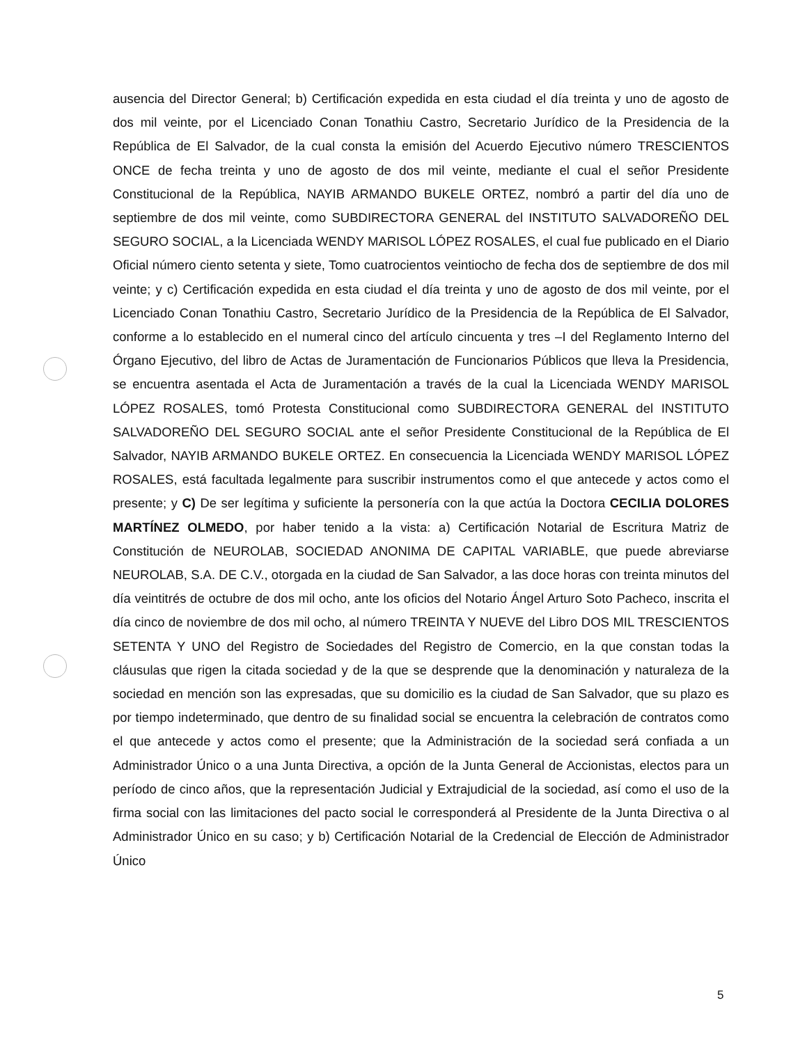ausencia del Director General; b) Certificación expedida en esta ciudad el día treinta y uno de agosto de dos mil veinte, por el Licenciado Conan Tonathiu Castro, Secretario Jurídico de la Presidencia de la República de El Salvador, de la cual consta la emisión del Acuerdo Ejecutivo número TRESCIENTOS ONCE de fecha treinta y uno de agosto de dos mil veinte, mediante el cual el señor Presidente Constitucional de la República, NAYIB ARMANDO BUKELE ORTEZ, nombró a partir del día uno de septiembre de dos mil veinte, como SUBDIRECTORA GENERAL del INSTITUTO SALVADOREÑO DEL SEGURO SOCIAL, a la Licenciada WENDY MARISOL LÓPEZ ROSALES, el cual fue publicado en el Diario Oficial número ciento setenta y siete, Tomo cuatrocientos veintiocho de fecha dos de septiembre de dos mil veinte; y c) Certificación expedida en esta ciudad el día treinta y uno de agosto de dos mil veinte, por el Licenciado Conan Tonathiu Castro, Secretario Jurídico de la Presidencia de la República de El Salvador, conforme a lo establecido en el numeral cinco del artículo cincuenta y tres –I del Reglamento Interno del Órgano Ejecutivo, del libro de Actas de Juramentación de Funcionarios Públicos que lleva la Presidencia, se encuentra asentada el Acta de Juramentación a través de la cual la Licenciada WENDY MARISOL LÓPEZ ROSALES, tomó Protesta Constitucional como SUBDIRECTORA GENERAL del INSTITUTO SALVADOREÑO DEL SEGURO SOCIAL ante el señor Presidente Constitucional de la República de El Salvador, NAYIB ARMANDO BUKELE ORTEZ. En consecuencia la Licenciada WENDY MARISOL LÓPEZ ROSALES, está facultada legalmente para suscribir instrumentos como el que antecede y actos como el presente; y C) De ser legítima y suficiente la personería con la que actúa la Doctora CECILIA DOLORES MARTÍNEZ OLMEDO, por haber tenido a la vista: a) Certificación Notarial de Escritura Matriz de Constitución de NEUROLAB, SOCIEDAD ANONIMA DE CAPITAL VARIABLE, que puede abreviarse NEUROLAB, S.A. DE C.V., otorgada en la ciudad de San Salvador, a las doce horas con treinta minutos del día veintitrés de octubre de dos mil ocho, ante los oficios del Notario Ángel Arturo Soto Pacheco, inscrita el día cinco de noviembre de dos mil ocho, al número TREINTA Y NUEVE del Libro DOS MIL TRESCIENTOS SETENTA Y UNO del Registro de Sociedades del Registro de Comercio, en la que constan todas la cláusulas que rigen la citada sociedad y de la que se desprende que la denominación y naturaleza de la sociedad en mención son las expresadas, que su domicilio es la ciudad de San Salvador, que su plazo es por tiempo indeterminado, que dentro de su finalidad social se encuentra la celebración de contratos como el que antecede y actos como el presente; que la Administración de la sociedad será confiada a un Administrador Único o a una Junta Directiva, a opción de la Junta General de Accionistas, electos para un período de cinco años, que la representación Judicial y Extrajudicial de la sociedad, así como el uso de la firma social con las limitaciones del pacto social le corresponderá al Presidente de la Junta Directiva o al Administrador Único en su caso; y b) Certificación Notarial de la Credencial de Elección de Administrador Único
5